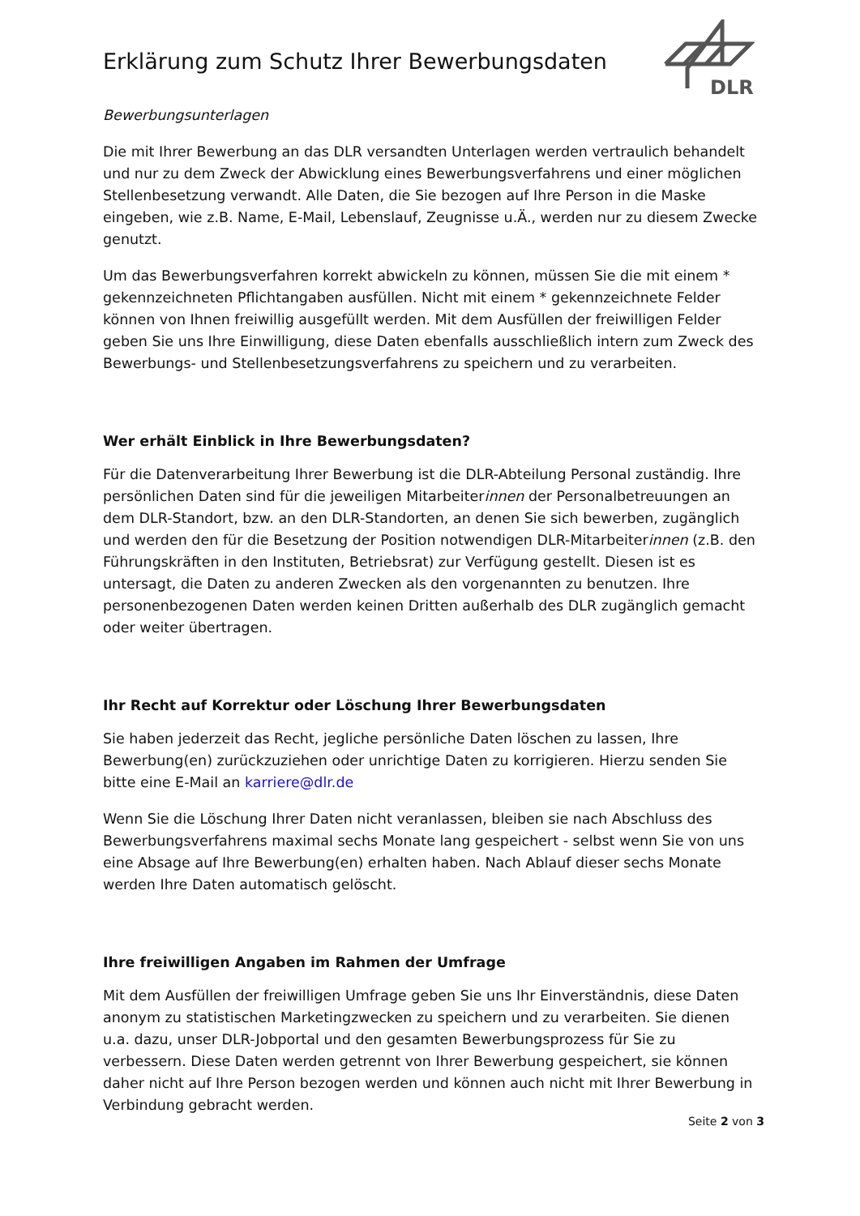DLR
Erklärung zum Schutz Ihrer Bewerbungsdaten
Bewerbungsunterlagen
Die mit Ihrer Bewerbung an das DLR versandten Unterlagen werden vertraulich behandelt und nur zu dem Zweck der Abwicklung eines Bewerbungsverfahrens und einer möglichen Stellenbesetzung verwandt. Alle Daten, die Sie bezogen auf Ihre Person in die Maske eingeben, wie z.B. Name, E-Mail, Lebenslauf, Zeugnisse u.Ä., werden nur zu diesem Zwecke genutzt.
Um das Bewerbungsverfahren korrekt abwickeln zu können, müssen Sie die mit einem * gekennzeichneten Pflichtangaben ausfüllen. Nicht mit einem * gekennzeichnete Felder können von Ihnen freiwillig ausgefüllt werden. Mit dem Ausfüllen der freiwilligen Felder geben Sie uns Ihre Einwilligung, diese Daten ebenfalls ausschließlich intern zum Zweck des Bewerbungs- und Stellenbesetzungsverfahrens zu speichern und zu verarbeiten.
Wer erhält Einblick in Ihre Bewerbungsdaten?
Für die Datenverarbeitung Ihrer Bewerbung ist die DLR-Abteilung Personal zuständig. Ihre persönlichen Daten sind für die jeweiligen Mitarbeiterinnen der Personalbetreuungen an dem DLR-Standort, bzw. an den DLR-Standorten, an denen Sie sich bewerben, zugänglich und werden den für die Besetzung der Position notwendigen DLR-Mitarbeiterinnen (z.B. den Führungskräften in den Instituten, Betriebsrat) zur Verfügung gestellt. Diesen ist es untersagt, die Daten zu anderen Zwecken als den vorgenannten zu benutzen. Ihre personenbezogenen Daten werden keinen Dritten außerhalb des DLR zugänglich gemacht oder weiter übertragen.
Ihr Recht auf Korrektur oder Löschung Ihrer Bewerbungsdaten
Sie haben jederzeit das Recht, jegliche persönliche Daten löschen zu lassen, Ihre Bewerbung(en) zurückzuziehen oder unrichtige Daten zu korrigieren. Hierzu senden Sie bitte eine E-Mail an karriere@dlr.de
Wenn Sie die Löschung Ihrer Daten nicht veranlassen, bleiben sie nach Abschluss des Bewerbungsverfahrens maximal sechs Monate lang gespeichert - selbst wenn Sie von uns eine Absage auf Ihre Bewerbung(en) erhalten haben. Nach Ablauf dieser sechs Monate werden Ihre Daten automatisch gelöscht.
Ihre freiwilligen Angaben im Rahmen der Umfrage
Mit dem Ausfüllen der freiwilligen Umfrage geben Sie uns Ihr Einverständnis, diese Daten anonym zu statistischen Marketingzwecken zu speichern und zu verarbeiten. Sie dienen u.a. dazu, unser DLR-Jobportal und den gesamten Bewerbungsprozess für Sie zu verbessern. Diese Daten werden getrennt von Ihrer Bewerbung gespeichert, sie können daher nicht auf Ihre Person bezogen werden und können auch nicht mit Ihrer Bewerbung in Verbindung gebracht werden.
Seite 2 von 3